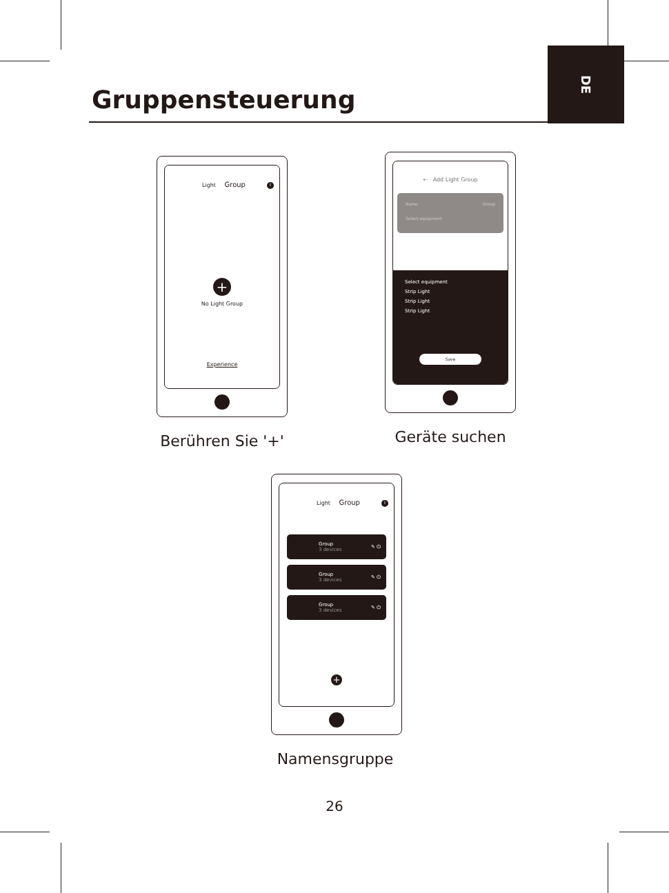Gruppensteuerung
DE
Light Group i
+
No Light Group
Experience
← Add Light Group
Name Group
Select equipment
Select equipment
Strip Light
Strip Light
Strip Light
Save
Berühren Sie '+' Geräte suchen
Light Group i
Group
3 devices ✎ ⏻
Group
3 devices ✎ ⏻
Group
3 devices ✎ ⏻
+
Namensgruppe
26